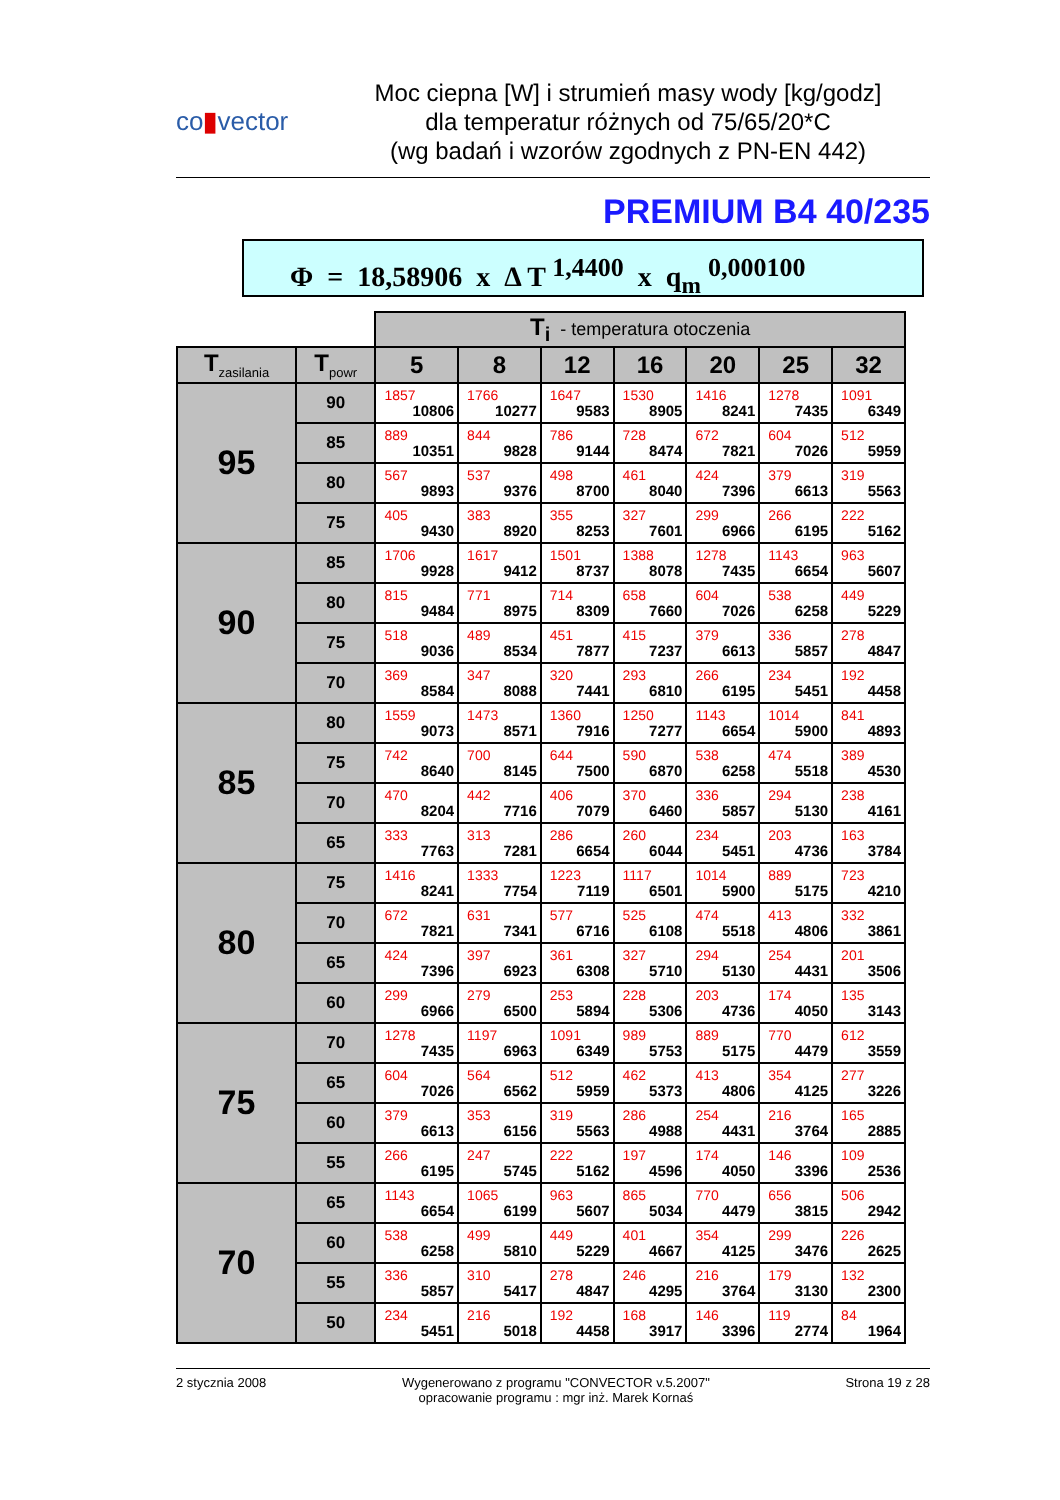co▮vector
Moc ciepna [W] i strumień masy wody [kg/godz]
dla temperatur różnych od 75/65/20*C
(wg badań i wzorów zgodnych z PN-EN 442)
PREMIUM B4 40/235
Φ = 18,58906 x Δ T <sup>1,4400</sup> x q<sub>m</sub> <sup>0,000100</sup>
| | | T<sub>i</sub> - temperatura otoczenia | | | | | | |
| T<sub>zasilania</sub> | T<sub>powr</sub> | 5 | 8 | 12 | 16 | 20 | 25 | 32 |
| 95 | 90 | 1857 10806 | 1766 10277 | 1647 9583 | 1530 8905 | 1416 8241 | 1278 7435 | 1091 6349 |
| | 85 | 889 10351 | 844 9828 | 786 9144 | 728 8474 | 672 7821 | 604 7026 | 512 5959 |
| | 80 | 567 9893 | 537 9376 | 498 8700 | 461 8040 | 424 7396 | 379 6613 | 319 5563 |
| | 75 | 405 9430 | 383 8920 | 355 8253 | 327 7601 | 299 6966 | 266 6195 | 222 5162 |
| 90 | 85 | 1706 9928 | 1617 9412 | 1501 8737 | 1388 8078 | 1278 7435 | 1143 6654 | 963 5607 |
| | 80 | 815 9484 | 771 8975 | 714 8309 | 658 7660 | 604 7026 | 538 6258 | 449 5229 |
| | 75 | 518 9036 | 489 8534 | 451 7877 | 415 7237 | 379 6613 | 336 5857 | 278 4847 |
| | 70 | 369 8584 | 347 8088 | 320 7441 | 293 6810 | 266 6195 | 234 5451 | 192 4458 |
| 85 | 80 | 1559 9073 | 1473 8571 | 1360 7916 | 1250 7277 | 1143 6654 | 1014 5900 | 841 4893 |
| | 75 | 742 8640 | 700 8145 | 644 7500 | 590 6870 | 538 6258 | 474 5518 | 389 4530 |
| | 70 | 470 8204 | 442 7716 | 406 7079 | 370 6460 | 336 5857 | 294 5130 | 238 4161 |
| | 65 | 333 7763 | 313 7281 | 286 6654 | 260 6044 | 234 5451 | 203 4736 | 163 3784 |
| 80 | 75 | 1416 8241 | 1333 7754 | 1223 7119 | 1117 6501 | 1014 5900 | 889 5175 | 723 4210 |
| | 70 | 672 7821 | 631 7341 | 577 6716 | 525 6108 | 474 5518 | 413 4806 | 332 3861 |
| | 65 | 424 7396 | 397 6923 | 361 6308 | 327 5710 | 294 5130 | 254 4431 | 201 3506 |
| | 60 | 299 6966 | 279 6500 | 253 5894 | 228 5306 | 203 4736 | 174 4050 | 135 3143 |
| 75 | 70 | 1278 7435 | 1197 6963 | 1091 6349 | 989 5753 | 889 5175 | 770 4479 | 612 3559 |
| | 65 | 604 7026 | 564 6562 | 512 5959 | 462 5373 | 413 4806 | 354 4125 | 277 3226 |
| | 60 | 379 6613 | 353 6156 | 319 5563 | 286 4988 | 254 4431 | 216 3764 | 165 2885 |
| | 55 | 266 6195 | 247 5745 | 222 5162 | 197 4596 | 174 4050 | 146 3396 | 109 2536 |
| 70 | 65 | 1143 6654 | 1065 6199 | 963 5607 | 865 5034 | 770 4479 | 656 3815 | 506 2942 |
| | 60 | 538 6258 | 499 5810 | 449 5229 | 401 4667 | 354 4125 | 299 3476 | 226 2625 |
| | 55 | 336 5857 | 310 5417 | 278 4847 | 246 4295 | 216 3764 | 179 3130 | 132 2300 |
| | 50 | 234 5451 | 216 5018 | 192 4458 | 168 3917 | 146 3396 | 119 2774 | 84 1964 |
2 stycznia 2008 Wygenerowano z programu "CONVECTOR v.5.2007"
opracowanie programu : mgr inż. Marek Kornaś Strona 19 z 28